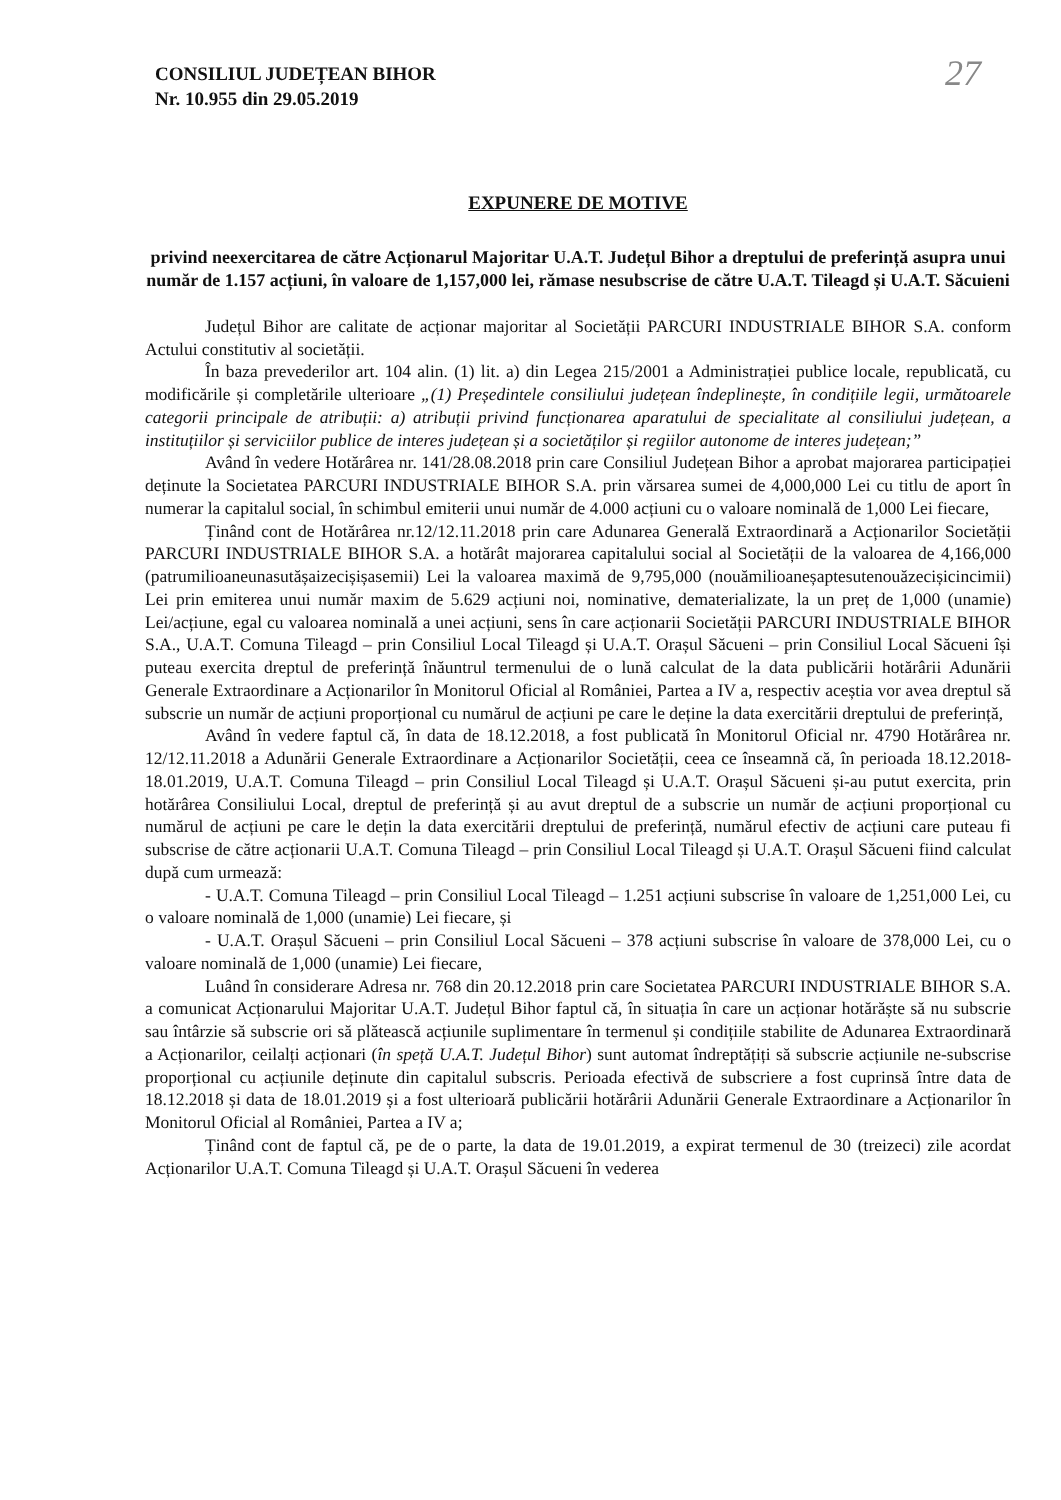27
CONSILIUL JUDEȚEAN BIHOR
Nr. 10.955 din 29.05.2019
EXPUNERE DE MOTIVE
privind neexercitarea de către Acționarul Majoritar U.A.T. Județul Bihor a dreptului de preferință asupra unui număr de 1.157 acțiuni, în valoare de 1,157,000 lei, rămase nesubscrise de către U.A.T. Tileagd și U.A.T. Săcuieni
Județul Bihor are calitate de acționar majoritar al Societății PARCURI INDUSTRIALE BIHOR S.A. conform Actului constitutiv al societății.
În baza prevederilor art. 104 alin. (1) lit. a) din Legea 215/2001 a Administrației publice locale, republicată, cu modificările și completările ulterioare „(1) Președintele consiliului județean îndeplinește, în condițiile legii, următoarele categorii principale de atribuții: a) atribuții privind funcționarea aparatului de specialitate al consiliului județean, a instituțiilor și serviciilor publice de interes județean și a societăților și regiilor autonome de interes județean;”
Având în vedere Hotărârea nr. 141/28.08.2018 prin care Consiliul Județean Bihor a aprobat majorarea participației deținute la Societatea PARCURI INDUSTRIALE BIHOR S.A. prin vărsarea sumei de 4,000,000 Lei cu titlu de aport în numerar la capitalul social, în schimbul emiterii unui număr de 4.000 acțiuni cu o valoare nominală de 1,000 Lei fiecare,
Ținând cont de Hotărârea nr.12/12.11.2018 prin care Adunarea Generală Extraordinară a Acționarilor Societății PARCURI INDUSTRIALE BIHOR S.A. a hotărât majorarea capitalului social al Societății de la valoarea de 4,166,000 (patrumilioaneunasutășaizecișișasemii) Lei la valoarea maximă de 9,795,000 (nouămilioaneșaptesutenouăzecișicincimii) Lei prin emiterea unui număr maxim de 5.629 acțiuni noi, nominative, dematerializate, la un preț de 1,000 (unamie) Lei/acțiune, egal cu valoarea nominală a unei acțiuni, sens în care acționarii Societății PARCURI INDUSTRIALE BIHOR S.A., U.A.T. Comuna Tileagd – prin Consiliul Local Tileagd și U.A.T. Orașul Săcueni – prin Consiliul Local Săcueni își puteau exercita dreptul de preferință înăuntrul termenului de o lună calculat de la data publicării hotărârii Adunării Generale Extraordinare a Acționarilor în Monitorul Oficial al României, Partea a IV a, respectiv aceștia vor avea dreptul să subscrie un număr de acțiuni proporțional cu numărul de acțiuni pe care le deține la data exercitării dreptului de preferință,
Având în vedere faptul că, în data de 18.12.2018, a fost publicată în Monitorul Oficial nr. 4790 Hotărârea nr. 12/12.11.2018 a Adunării Generale Extraordinare a Acționarilor Societății, ceea ce înseamnă că, în perioada 18.12.2018-18.01.2019, U.A.T. Comuna Tileagd – prin Consiliul Local Tileagd și U.A.T. Orașul Săcueni și-au putut exercita, prin hotărârea Consiliului Local, dreptul de preferință și au avut dreptul de a subscrie un număr de acțiuni proporțional cu numărul de acțiuni pe care le dețin la data exercitării dreptului de preferință, numărul efectiv de acțiuni care puteau fi subscrise de către acționarii U.A.T. Comuna Tileagd – prin Consiliul Local Tileagd și U.A.T. Orașul Săcueni fiind calculat după cum urmează:
- U.A.T. Comuna Tileagd – prin Consiliul Local Tileagd – 1.251 acțiuni subscrise în valoare de 1,251,000 Lei, cu o valoare nominală de 1,000 (unamie) Lei fiecare, și
- U.A.T. Orașul Săcueni – prin Consiliul Local Săcueni – 378 acțiuni subscrise în valoare de 378,000 Lei, cu o valoare nominală de 1,000 (unamie) Lei fiecare,
Luând în considerare Adresa nr. 768 din 20.12.2018 prin care Societatea PARCURI INDUSTRIALE BIHOR S.A. a comunicat Acționarului Majoritar U.A.T. Județul Bihor faptul că, în situația în care un acționar hotărăște să nu subscrie sau întârzie să subscrie ori să plătească acțiunile suplimentare în termenul și condițiile stabilite de Adunarea Extraordinară a Acționarilor, ceilalți acționari (în speță U.A.T. Județul Bihor) sunt automat îndreptățiți să subscrie acțiunile ne-subscrise proporțional cu acțiunile deținute din capitalul subscris. Perioada efectivă de subscriere a fost cuprinsă între data de 18.12.2018 și data de 18.01.2019 și a fost ulterioară publicării hotărârii Adunării Generale Extraordinare a Acționarilor în Monitorul Oficial al României, Partea a IV a;
Ținând cont de faptul că, pe de o parte, la data de 19.01.2019, a expirat termenul de 30 (treizeci) zile acordat Acționarilor U.A.T. Comuna Tileagd și U.A.T. Orașul Săcueni în vederea